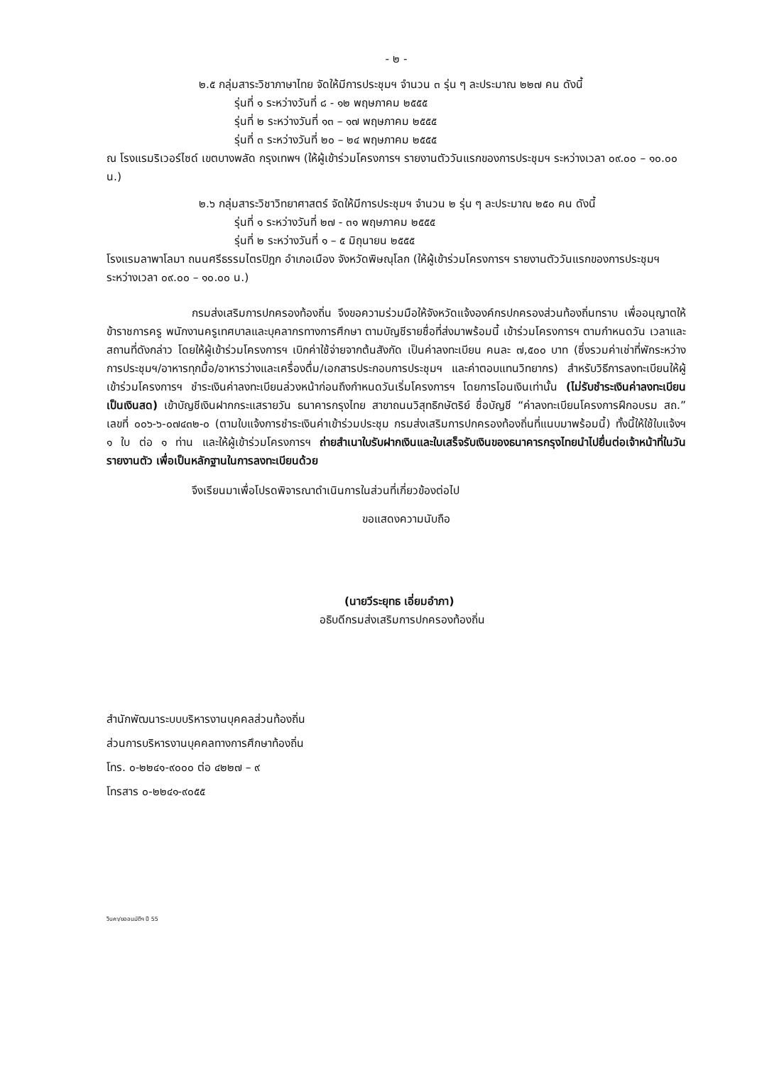- ๒ -
๒.๕ กลุ่มสาระวิชาภาษาไทย จัดให้มีการประชุมฯ จำนวน ๓ รุ่น ๆ ละประมาณ ๒๒๗ คน ดังนี้
รุ่นที่ ๑ ระหว่างวันที่ ๘ - ๑๒ พฤษภาคม ๒๕๕๕
รุ่นที่ ๒ ระหว่างวันที่ ๑๓ – ๑๗ พฤษภาคม ๒๕๕๕
รุ่นที่ ๓ ระหว่างวันที่ ๒๐ – ๒๔ พฤษภาคม ๒๕๕๕
ณ โรงแรมริเวอร์ไซด์ เขตบางพลัด กรุงเทพฯ (ให้ผู้เข้าร่วมโครงการฯ รายงานตัววันแรกของการประชุมฯ ระหว่างเวลา ๐๙.๐๐ – ๑๐.๐๐ น.)
๒.๖ กลุ่มสาระวิชาวิทยาศาสตร์ จัดให้มีการประชุมฯ จำนวน ๒ รุ่น ๆ ละประมาณ ๒๕๐ คน ดังนี้
รุ่นที่ ๑ ระหว่างวันที่ ๒๗ - ๓๑ พฤษภาคม ๒๕๕๕
รุ่นที่ ๒ ระหว่างวันที่ ๑ – ๕ มิถุนายน ๒๕๕๕
โรงแรมลาพาโลมา ถนนศรีธรรมไตรปิฎก อำเภอเมือง จังหวัดพิษณุโลก (ให้ผู้เข้าร่วมโครงการฯ รายงานตัววันแรกของการประชุมฯ ระหว่างเวลา ๐๙.๐๐ – ๑๐.๐๐ น.)
กรมส่งเสริมการปกครองท้องถิ่น จึงขอความร่วมมือให้จังหวัดแจ้งองค์กรปกครองส่วนท้องถิ่นทราบ เพื่ออนุญาตให้ข้าราชการครู พนักงานครูเทศบาลและบุคลากรทางการศึกษา ตามบัญชีรายชื่อที่ส่งมาพร้อมนี้ เข้าร่วมโครงการฯ ตามกำหนดวัน เวลาและสถานที่ดังกล่าว โดยให้ผู้เข้าร่วมโครงการฯ เบิกค่าใช้จ่ายจากต้นสังกัด เป็นค่าลงทะเบียน คนละ ๗,๕๐๐ บาท (ซึ่งรวมค่าเช่าที่พักระหว่างการประชุมฯ/อาหารทุกมื้อ/อาหารว่างและเครื่องดื่ม/เอกสารประกอบการประชุมฯ และค่าตอบแทนวิทยากร) สำหรับวิธีการลงทะเบียนให้ผู้เข้าร่วมโครงการฯ ชำระเงินค่าลงทะเบียนล่วงหน้าก่อนถึงกำหนดวันเริ่มโครงการฯ โดยการโอนเงินเท่านั้น (ไม่รับชำระเงินค่าลงทะเบียนเป็นเงินสด) เข้าบัญชีเงินฝากกระแสรายวัน ธนาคารกรุงไทย สาขาถนนวิสุทธิกษัตริย์ ชื่อบัญชี “ค่าลงทะเบียนโครงการฝึกอบรม สถ.” เลขที่ ๐๐๖-๖-๐๗๔๓๒-๐ (ตามใบแจ้งการชำระเงินค่าเข้าร่วมประชุม กรมส่งเสริมการปกครองท้องถิ่นที่แนบมาพร้อมนี้) ทั้งนี้ให้ใช้ใบแจ้งฯ ๑ ใบ ต่อ ๑ ท่าน และให้ผู้เข้าร่วมโครงการฯ ถ่ายสำเนาใบรับฝากเงินและใบเสร็จรับเงินของธนาคารกรุงไทยนำไปยื่นต่อเจ้าหน้าที่ในวันรายงานตัว เพื่อเป็นหลักฐานในการลงทะเบียนด้วย
จึงเรียนมาเพื่อโปรดพิจารณาดำเนินการในส่วนที่เกี่ยวข้องต่อไป
ขอแสดงความนับถือ
(นายวีระยุทธ เอี่ยมอำภา)
อธิบดีกรมส่งเสริมการปกครองท้องถิ่น
สำนักพัฒนาระบบบริหารงานบุคคลส่วนท้องถิ่น
ส่วนการบริหารงานบุคคลทางการศึกษาท้องถิ่น
โทร. ๐-๒๒๔๑-๙๐๐๐ ต่อ ๔๒๒๗ – ๙
โทรสาร ๐-๒๒๔๑-๙๐๕๕
วิบคา/ขออนมัติฯ ปี 55